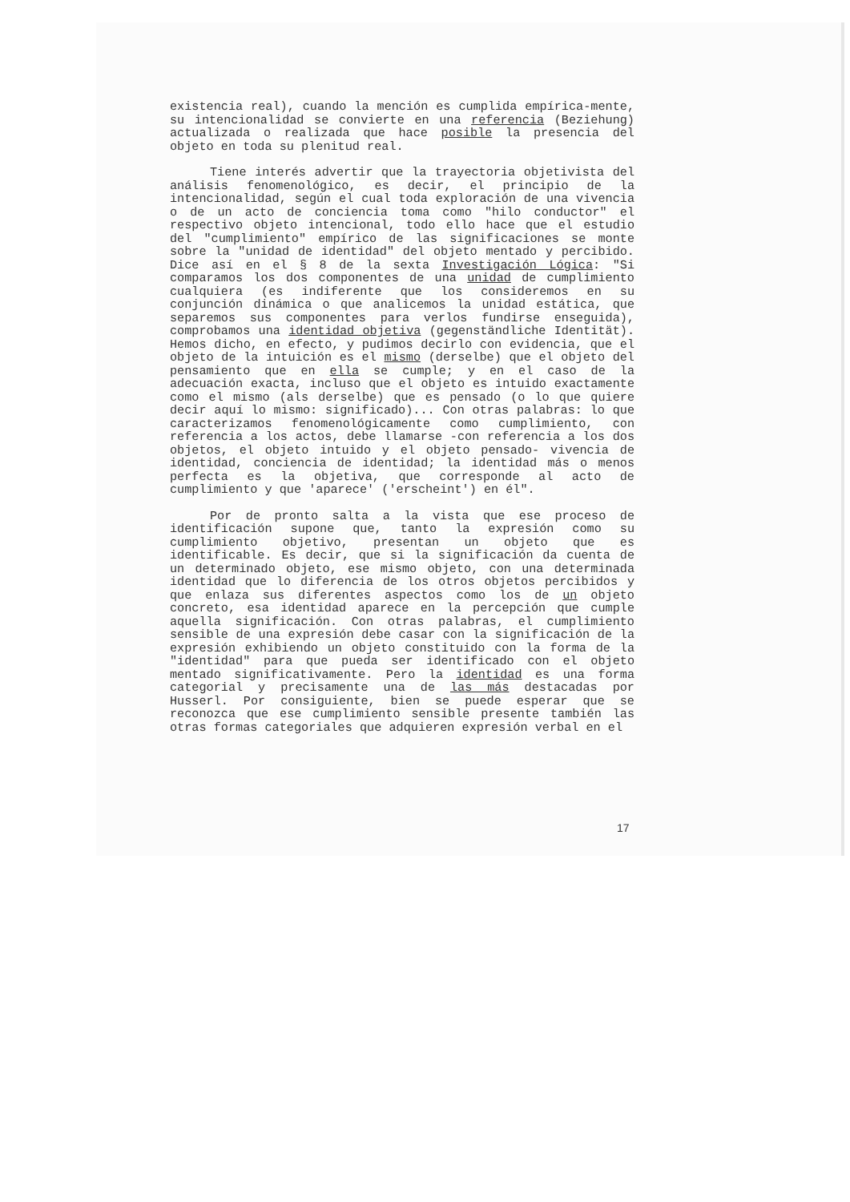existencia real), cuando la mención es cumplida empírica-mente, su intencionalidad se convierte en una referencia (Beziehung) actualizada o realizada que hace posible la presencia del objeto en toda su plenitud real.
Tiene interés advertir que la trayectoria objetivista del análisis fenomenológico, es decir, el principio de la intencionalidad, según el cual toda exploración de una vivencia o de un acto de conciencia toma como "hilo conductor" el respectivo objeto intencional, todo ello hace que el estudio del "cumplimiento" empírico de las significaciones se monte sobre la "unidad de identidad" del objeto mentado y percibido. Dice así en el § 8 de la sexta Investigación Lógica: "Si comparamos los dos componentes de una unidad de cumplimiento cualquiera (es indiferente que los consideremos en su conjunción dinámica o que analicemos la unidad estática, que separemos sus componentes para verlos fundirse enseguida), comprobamos una identidad objetiva (gegenständliche Identität). Hemos dicho, en efecto, y pudimos decirlo con evidencia, que el objeto de la intuición es el mismo (derselbe) que el objeto del pensamiento que en ella se cumple; y en el caso de la adecuación exacta, incluso que el objeto es intuido exactamente como el mismo (als derselbe) que es pensado (o lo que quiere decir aquí lo mismo: significado)... Con otras palabras: lo que caracterizamos fenomenológicamente como cumplimiento, con referencia a los actos, debe llamarse -con referencia a los dos objetos, el objeto intuido y el objeto pensado- vivencia de identidad, conciencia de identidad; la identidad más o menos perfecta es la objetiva, que corresponde al acto de cumplimiento y que 'aparece' ('erscheint') en él".
Por de pronto salta a la vista que ese proceso de identificación supone que, tanto la expresión como su cumplimiento objetivo, presentan un objeto que es identificable. Es decir, que si la significación da cuenta de un determinado objeto, ese mismo objeto, con una determinada identidad que lo diferencia de los otros objetos percibidos y que enlaza sus diferentes aspectos como los de un objeto concreto, esa identidad aparece en la percepción que cumple aquella significación. Con otras palabras, el cumplimiento sensible de una expresión debe casar con la significación de la expresión exhibiendo un objeto constituido con la forma de la "identidad" para que pueda ser identificado con el objeto mentado significativamente. Pero la identidad es una forma categorial y precisamente una de las más destacadas por Husserl. Por consiguiente, bien se puede esperar que se reconozca que ese cumplimiento sensible presente también las otras formas categoriales que adquieren expresión verbal en el
17